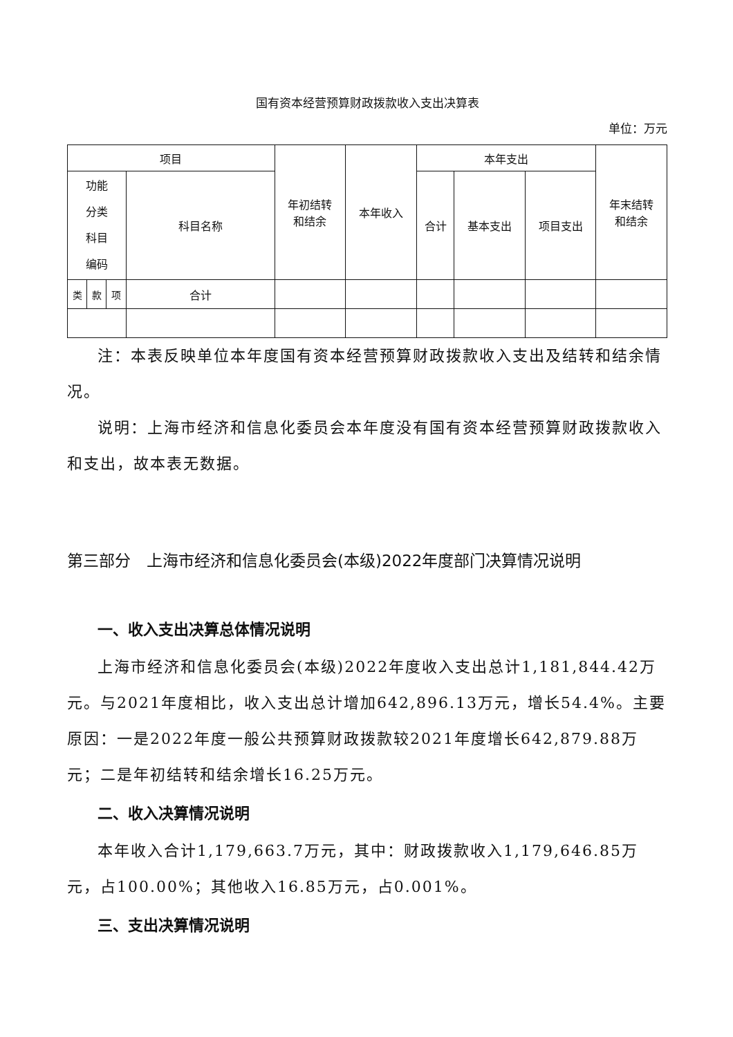国有资本经营预算财政拨款收入支出决算表
单位：万元
| 项目 | | | | 年初结转 和结余 | 本年收入 | 本年支出 | | | 年末结转 和结余 |
| --- | --- | --- | --- | --- | --- | --- | --- | --- | --- |
| 功能 分类 科目 编码 | | | 科目名称 | | | 合计 | 基本支出 | 项目支出 | |
| 类 | 款 | 项 | 合计 | | | | | | |
注：本表反映单位本年度国有资本经营预算财政拨款收入支出及结转和结余情况。
说明：上海市经济和信息化委员会本年度没有国有资本经营预算财政拨款收入和支出，故本表无数据。
第三部分　上海市经济和信息化委员会(本级)2022年度部门决算情况说明
一、收入支出决算总体情况说明
上海市经济和信息化委员会(本级)2022年度收入支出总计1,181,844.42万元。与2021年度相比，收入支出总计增加642,896.13万元，增长54.4%。主要原因：一是2022年度一般公共预算财政拨款较2021年度增长642,879.88万元；二是年初结转和结余增长16.25万元。
二、收入决算情况说明
本年收入合计1,179,663.7万元，其中：财政拨款收入1,179,646.85万元，占100.00%；其他收入16.85万元，占0.001%。
三、支出决算情况说明